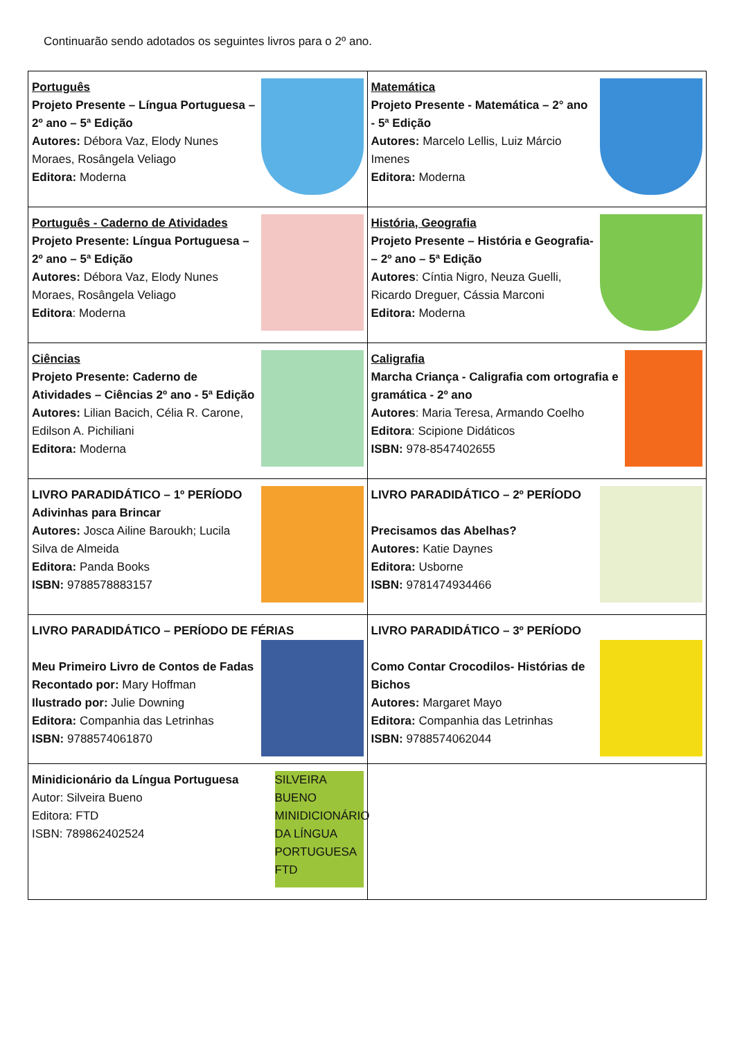Continuarão sendo adotados os seguintes livros para o 2º ano.
| Português Projeto Presente – Língua Portuguesa – 2º ano – 5ª Edição Autores: Débora Vaz, Elody Nunes Moraes, Rosângela Veliago Editora: Moderna | Matemática Projeto Presente - Matemática – 2° ano - 5ª Edição Autores: Marcelo Lellis, Luiz Márcio Imenes Editora: Moderna |
| Português - Caderno de Atividades Projeto Presente: Língua Portuguesa – 2º ano – 5ª Edição Autores: Débora Vaz, Elody Nunes Moraes, Rosângela Veliago Editora : Moderna | História, Geografia Projeto Presente – História e Geografia- – 2º ano – 5ª Edição Autores : Cíntia Nigro, Neuza Guelli, Ricardo Dreguer, Cássia Marconi Editora: Moderna |
| Ciências Projeto Presente: Caderno de Atividades – Ciências 2º ano - 5ª Edição Autores: Lilian Bacich, Célia R. Carone, Edilson A. Pichiliani Editora: Moderna | Caligrafia Marcha Criança - Caligrafia com ortografia e gramática - 2º ano Autores : Maria Teresa, Armando Coelho Editora : Scipione Didáticos ISBN: 978-8547402655 |
| LIVRO PARADIDÁTICO – 1º PERÍODO Adivinhas para Brincar Autores: Josca Ailine Baroukh; Lucila Silva de Almeida Editora: Panda Books ISBN: 9788578883157 | LIVRO PARADIDÁTICO – 2º PERÍODO Precisamos das Abelhas? Autores: Katie Daynes Editora: Usborne ISBN: 9781474934466 |
| LIVRO PARADIDÁTICO – PERÍODO DE FÉRIAS Meu Primeiro Livro de Contos de Fadas Recontado por: Mary Hoffman Ilustrado por: Julie Downing Editora: Companhia das Letrinhas ISBN: 9788574061870 | LIVRO PARADIDÁTICO – 3º PERÍODO Como Contar Crocodilos- Histórias de Bichos Autores: Margaret Mayo Editora: Companhia das Letrinhas ISBN: 9788574062044 |
| Minidicionário da Língua Portuguesa Autor: Silveira Bueno Editora: FTD ISBN: 789862402524 SILVEIRA BUENO MINIDICIONÁRIO DA LÍNGUA PORTUGUESA FTD | |